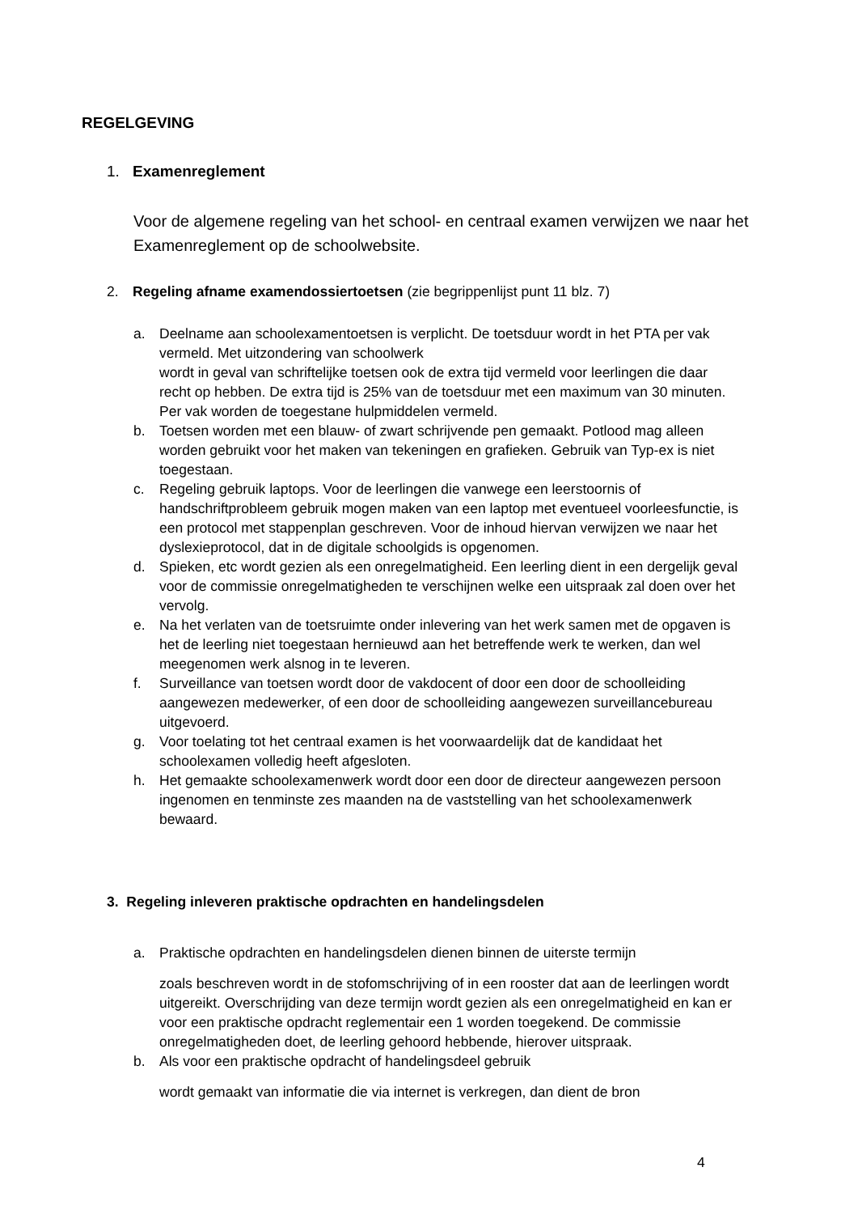REGELGEVING
1. Examenreglement
Voor de algemene regeling van het school- en centraal examen verwijzen we naar het Examenreglement op de schoolwebsite.
2. Regeling afname examendossiertoetsen (zie begrippenlijst punt 11 blz. 7)
a. Deelname aan schoolexamentoetsen is verplicht. De toetsduur wordt in het PTA per vak vermeld. Met uitzondering van schoolwerk
wordt in geval van schriftelijke toetsen ook de extra tijd vermeld voor leerlingen die daar recht op hebben. De extra tijd is 25% van de toetsduur met een maximum van 30 minuten.
Per vak worden de toegestane hulpmiddelen vermeld.
b. Toetsen worden met een blauw- of zwart schrijvende pen gemaakt. Potlood mag alleen worden gebruikt voor het maken van tekeningen en grafieken. Gebruik van Typ-ex is niet toegestaan.
c. Regeling gebruik laptops. Voor de leerlingen die vanwege een leerstoornis of handschriftprobleem gebruik mogen maken van een laptop met eventueel voorleesfunctie, is een protocol met stappenplan geschreven. Voor de inhoud hiervan verwijzen we naar het dyslexieprotocol, dat in de digitale schoolgids is opgenomen.
d. Spieken, etc wordt gezien als een onregelmatigheid. Een leerling dient in een dergelijk geval voor de commissie onregelmatigheden te verschijnen welke een uitspraak zal doen over het vervolg.
e. Na het verlaten van de toetsruimte onder inlevering van het werk samen met de opgaven is het de leerling niet toegestaan hernieuwd aan het betreffende werk te werken, dan wel meegenomen werk alsnog in te leveren.
f. Surveillance van toetsen wordt door de vakdocent of door een door de schoolleiding aangewezen medewerker, of een door de schoolleiding aangewezen surveillancebureau uitgevoerd.
g. Voor toelating tot het centraal examen is het voorwaardelijk dat de kandidaat het schoolexamen volledig heeft afgesloten.
h. Het gemaakte schoolexamenwerk wordt door een door de directeur aangewezen persoon ingenomen en tenminste zes maanden na de vaststelling van het schoolexamenwerk bewaard.
3. Regeling inleveren praktische opdrachten en handelingsdelen
a. Praktische opdrachten en handelingsdelen dienen binnen de uiterste termijn
zoals beschreven wordt in de stofomschrijving of in een rooster dat aan de leerlingen wordt uitgereikt. Overschrijding van deze termijn wordt gezien als een onregelmatigheid en kan er voor een praktische opdracht reglementair een 1 worden toegekend. De commissie onregelmatigheden doet, de leerling gehoord hebbende, hierover uitspraak.
b. Als voor een praktische opdracht of handelingsdeel gebruik
wordt gemaakt van informatie die via internet is verkregen, dan dient de bron
4